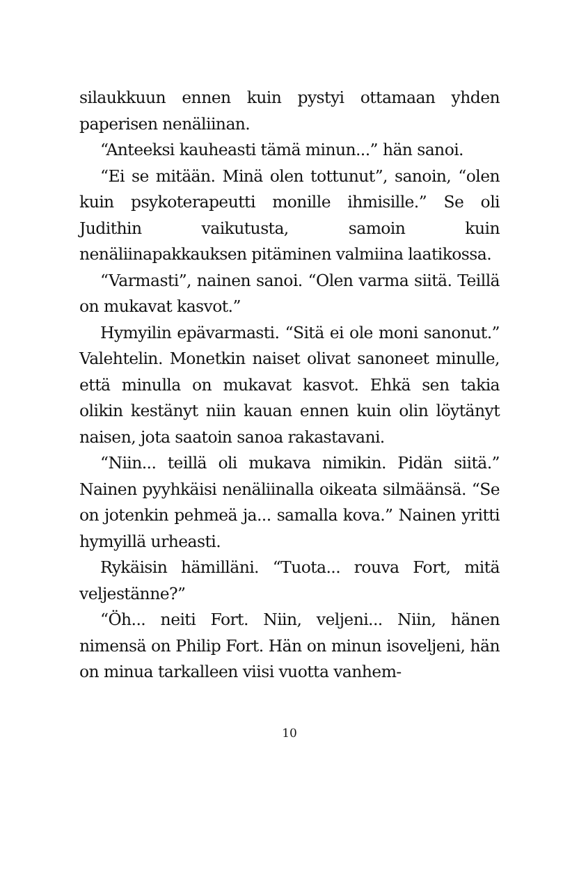silaukkuun ennen kuin pystyi ottamaan yhden paperisen nenäliinan.
“Anteeksi kauheasti tämä minun...” hän sanoi.
“Ei se mitään. Minä olen tottunut”, sanoin, “olen kuin psykoterapeutti monille ihmisille.” Se oli Judithin vaikutusta, samoin kuin nenäliinapakkauksen pitäminen valmiina laatikossa.
“Varmasti”, nainen sanoi. “Olen varma siitä. Teillä on mukavat kasvot.”
Hymyilin epävarmasti. “Sitä ei ole moni sanonut.” Valehtelin. Monetkin naiset olivat sanoneet minulle, että minulla on mukavat kasvot. Ehkä sen takia olikin kestänyt niin kauan ennen kuin olin löytänyt naisen, jota saatoin sanoa rakastavani.
“Niin... teillä oli mukava nimikin. Pidän siitä.” Nainen pyyhkäisi nenäliinalla oikeata silmäänsä. “Se on jotenkin pehmeä ja... samalla kova.” Nainen yritti hymyillä urheasti.
Rykäisin hämilläni. “Tuota... rouva Fort, mitä veljestänne?”
“Öh... neiti Fort. Niin, veljeni... Niin, hänen nimensä on Philip Fort. Hän on minun isoveljeni, hän on minua tarkalleen viisi vuotta vanhem-
10